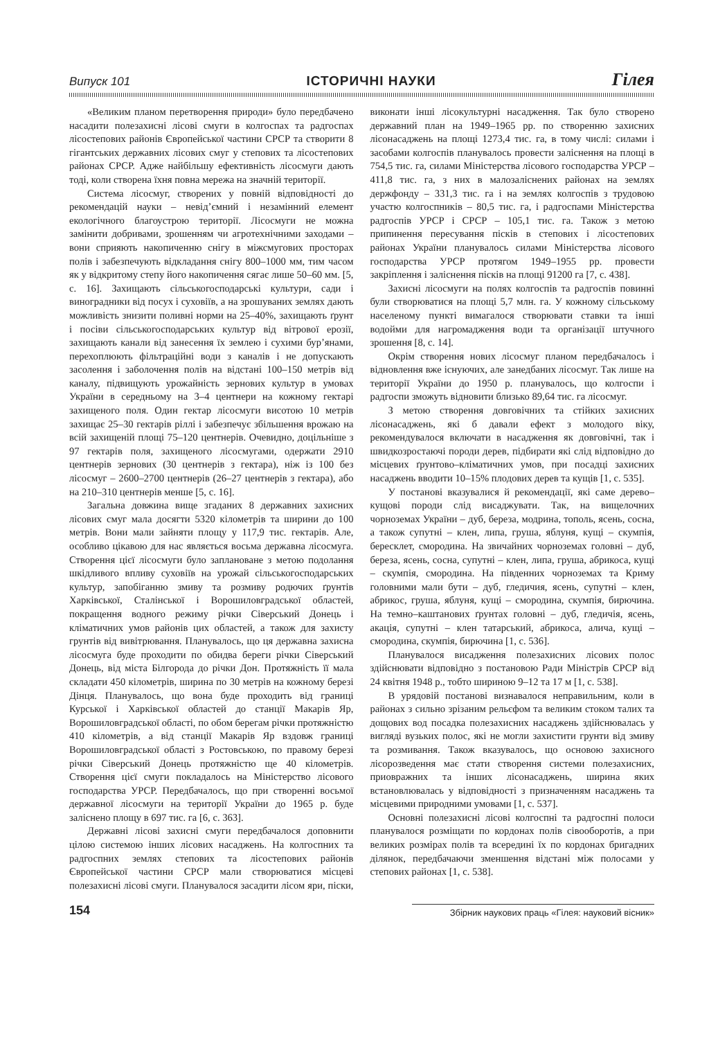Випуск 101 ІСТОРИЧНІ НАУКИ Гілея
«Великим планом перетворення природи» було передбачено насадити полезахисні лісові смуги в колгоспах та радгоспах лісостепових районів Європейської частини СРСР та створити 8 гігантських державних лісових смуг у степових та лісостепових районах СРСР. Адже найбільшу ефективність лісосмуги дають тоді, коли створена їхня повна мережа на значній території.
Система лісосмуг, створених у повній відповідності до рекомендацій науки – невід’ємний і незамінний елемент екологічного благоустрою території. Лісосмуги не можна замінити добривами, зрошенням чи агротехнічними заходами – вони сприяють накопиченню снігу в міжсмугових просторах полів і забезпечують відкладання снігу 800–1000 мм, тим часом як у відкритому степу його накопичення сягає лише 50–60 мм. [5, с. 16]. Захищають сільськогосподарські культури, сади і виноградники від посух і суховіїв, а на зрошуваних землях дають можливість знизити поливні норми на 25–40%, захищають ґрунт і посіви сільськогосподарських культур від вітрової ерозії, захищають канали від занесення їх землею і сухими бур’янами, перехоплюють фільтраційні води з каналів і не допускають засолення і заболочення полів на відстані 100–150 метрів від каналу, підвищують урожайність зернових культур в умовах України в середньому на 3–4 центнери на кожному гектарі захищеного поля. Один гектар лісосмуги висотою 10 метрів захищає 25–30 гектарів ріллі і забезпечує збільшення врожаю на всій захищеній площі 75–120 центнерів. Очевидно, доцільніше з 97 гектарів поля, захищеного лісосмугами, одержати 2910 центнерів зернових (30 центнерів з гектара), ніж із 100 без лісосмуг – 2600–2700 центнерів (26–27 центнерів з гектара), або на 210–310 центнерів менше [5, с. 16].
Загальна довжина вище згаданих 8 державних захисних лісових смуг мала досягти 5320 кілометрів та ширини до 100 метрів. Вони мали зайняти площу у 117,9 тис. гектарів. Але, особливо цікавою для нас являється восьма державна лісосмуга. Створення цієї лісосмуги було заплановане з метою подолання шкідливого впливу суховіїв на урожай сільськогосподарських культур, запобіганню змиву та розмиву родючих ґрунтів Харківської, Сталінської і Ворошиловградської областей, покращення водного режиму річки Сіверський Донець і кліматичних умов районів цих областей, а також для захисту грунтів від вивітрювання. Планувалось, що ця державна захисна лісосмуга буде проходити по обидва береги річки Сіверський Донець, від міста Білгорода до річки Дон. Протяжність її мала складати 450 кілометрів, ширина по 30 метрів на кожному березі Дінця. Планувалось, що вона буде проходить від границі Курської і Харківської областей до станції Макарів Яр, Ворошиловградської області, по обом берегам річки протяжністю 410 кілометрів, а від станції Макарів Яр вздовж границі Ворошиловградської області з Ростовською, по правому березі річки Сіверський Донець протяжністю ще 40 кілометрів. Створення цієї смуги покладалось на Міністерство лісового господарства УРСР. Передбачалось, що при створенні восьмої державної лісосмуги на території України до 1965 р. буде заліснено площу в 697 тис. га [6, с. 363].
Державні лісові захисні смуги передбачалося доповнити цілою системою інших лісових насаджень. На колгоспних та радгоспних землях степових та лісостепових районів Європейської частини СРСР мали створюватися місцеві полезахисні лісові смуги. Планувалося засадити лісом яри, піски, виконати інші лісокультурні насадження. Так було створено державний план на 1949–1965 рр. по створенню захисних лісонасаджень на площі 1273,4 тис. га, в тому числі: силами і засобами колгоспів планувалось провести заліснення на площі в 754,5 тис. га, силами Міністерства лісового господарства УРСР – 411,8 тис. га, з них в малозаліснених районах на землях держфонду – 331,3 тис. га і на землях колгоспів з трудовою участю колгоспників – 80,5 тис. га, і радгоспами Міністерства радгоспів УРСР і СРСР – 105,1 тис. га. Також з метою припинення пересування пісків в степових і лісостепових районах України планувалось силами Міністерства лісового господарства УРСР протягом 1949–1955 рр. провести закріплення і заліснення пісків на площі 91200 га [7, с. 438].
Захисні лісосмуги на полях колгоспів та радгоспів повинні були створюватися на площі 5,7 млн. га. У кожному сільському населеному пункті вимагалося створювати ставки та інші водойми для нагромадження води та організації штучного зрошення [8, с. 14].
Окрім створення нових лісосмуг планом передбачалось і відновлення вже існуючих, але занедбаних лісосмуг. Так лише на території України до 1950 р. планувалось, що колгоспи і радгоспи зможуть відновити близько 89,64 тис. га лісосмуг.
З метою створення довговічних та стійких захисних лісонасаджень, які б давали ефект з молодого віку, рекомендувалося включати в насадження як довговічні, так і швидкозростаючі породи дерев, підбирати які слід відповідно до місцевих ґрунтово–кліматичних умов, при посадці захисних насаджень вводити 10–15% плодових дерев та кущів [1, с. 535].
У постанові вказувалися й рекомендації, які саме дерево–кущові породи слід висаджувати. Так, на вищелочних чорноземах України – дуб, береза, модрина, тополь, ясень, сосна, а також супутні – клен, липа, груша, яблуня, кущі – скумпія, бересклет, смородина. На звичайних чорноземах головні – дуб, береза, ясень, сосна, супутні – клен, липа, груша, абрикоса, кущі – скумпія, смородина. На південних чорноземах та Криму головними мали бути – дуб, гледичия, ясень, супутні – клен, абрикос, груша, яблуня, кущі – смородина, скумпія, бирючина. На темно–каштанових ґрунтах головні – дуб, гледичія, ясень, акація, супутні – клен татарський, абрикоса, алича, кущі – смородина, скумпія, бирючина [1, с. 536].
Планувалося висадження полезахисних лісових полос здійснювати відповідно з постановою Ради Міністрів СРСР від 24 квітня 1948 р., тобто шириною 9–12 та 17 м [1, с. 538].
В урядовій постанові визнавалося неправильним, коли в районах з сильно зрізаним рельєфом та великим стоком талих та дощових вод посадка полезахисних насаджень здійснювалась у вигляді вузьких полос, які не могли захистити грунти від змиву та розмивання. Також вказувалось, що основою захисного лісорозведення має стати створення системи полезахисних, приовражних та інших лісонасаджень, ширина яких встановлювалась у відповідності з призначенням насаджень та місцевими природними умовами [1, с. 537].
Основні полезахисні лісові колгоспні та радгоспні полоси планувалося розміщати по кордонах полів сівооборотів, а при великих розмірах полів та всередині їх по кордонах бригадних ділянок, передбачаючи зменшення відстані між полосами у степових районах [1, с. 538].
154 Збірник наукових праць «Гілея: науковий вісник»